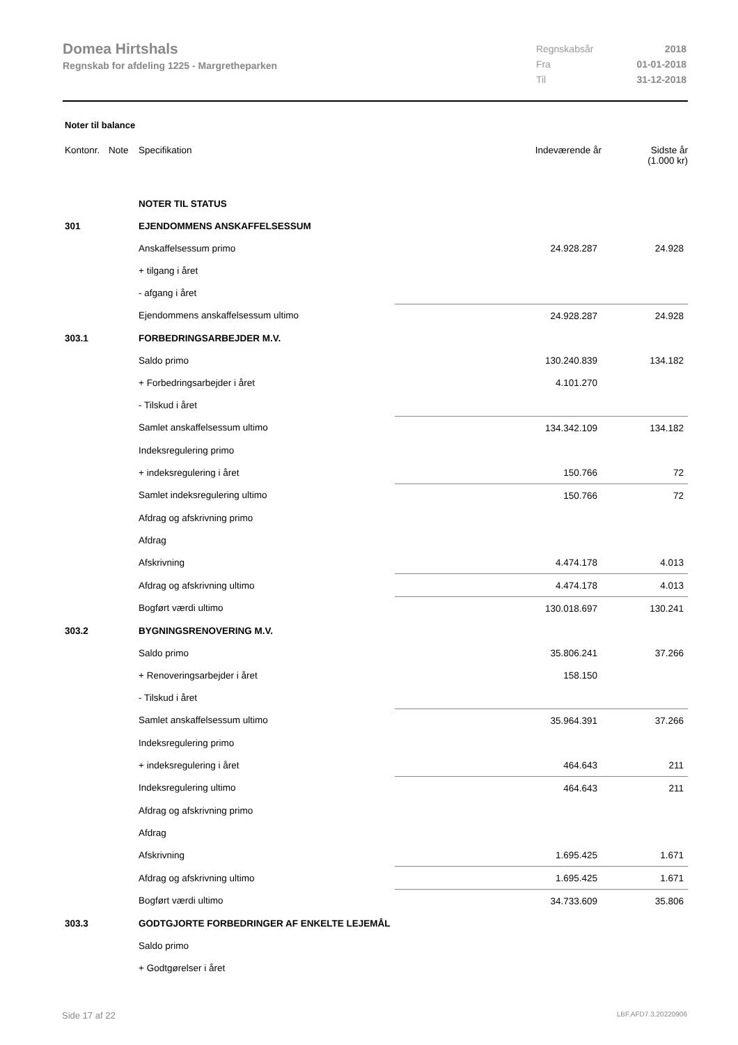Domea Hirtshals
Regnskab for afdeling 1225 - Margretheparken
| Regnskabsår | 2018 |
| Fra | 01-01-2018 |
| Til | 31-12-2018 |
Noter til balance
| Kontonr. | Note | Specifikation | | Indeværende år | Sidste år (1.000 kr) |
| --- | --- | --- | --- | --- | --- |
| | | NOTER TIL STATUS | | | |
| 301 | | EJENDOMMENS ANSKAFFELSESSUM | | | |
| | | Anskaffelsessum primo | | 24.928.287 | 24.928 |
| | | + tilgang i året | | | |
| | | - afgang i året | | | |
| | | Ejendommens anskaffelsessum ultimo | | 24.928.287 | 24.928 |
| 303.1 | | FORBEDRINGSARBEJDER M.V. | | | |
| | | Saldo primo | | 130.240.839 | 134.182 |
| | | + Forbedringsarbejder i året | | 4.101.270 | |
| | | - Tilskud i året | | | |
| | | Samlet anskaffelsessum ultimo | | 134.342.109 | 134.182 |
| | | Indeksregulering primo | | | |
| | | + indeksregulering i året | | 150.766 | 72 |
| | | Samlet indeksregulering ultimo | | 150.766 | 72 |
| | | Afdrag og afskrivning primo | | | |
| | | Afdrag | | | |
| | | Afskrivning | | 4.474.178 | 4.013 |
| | | Afdrag og afskrivning ultimo | | 4.474.178 | 4.013 |
| | | Bogført værdi ultimo | | 130.018.697 | 130.241 |
| 303.2 | | BYGNINGSRENOVERING M.V. | | | |
| | | Saldo primo | | 35.806.241 | 37.266 |
| | | + Renoveringsarbejder i året | | 158.150 | |
| | | - Tilskud i året | | | |
| | | Samlet anskaffelsessum ultimo | | 35.964.391 | 37.266 |
| | | Indeksregulering primo | | | |
| | | + indeksregulering i året | | 464.643 | 211 |
| | | Indeksregulering ultimo | | 464.643 | 211 |
| | | Afdrag og afskrivning primo | | | |
| | | Afdrag | | | |
| | | Afskrivning | | 1.695.425 | 1.671 |
| | | Afdrag og afskrivning ultimo | | 1.695.425 | 1.671 |
| | | Bogført værdi ultimo | | 34.733.609 | 35.806 |
| 303.3 | | GODTGJORTE FORBEDRINGER AF ENKELTE LEJEMÅL | | | |
| | | Saldo primo | | | |
| | | + Godtgørelser i året | | | |
Side 17 af 22 LBF.AFD7.3.20220906